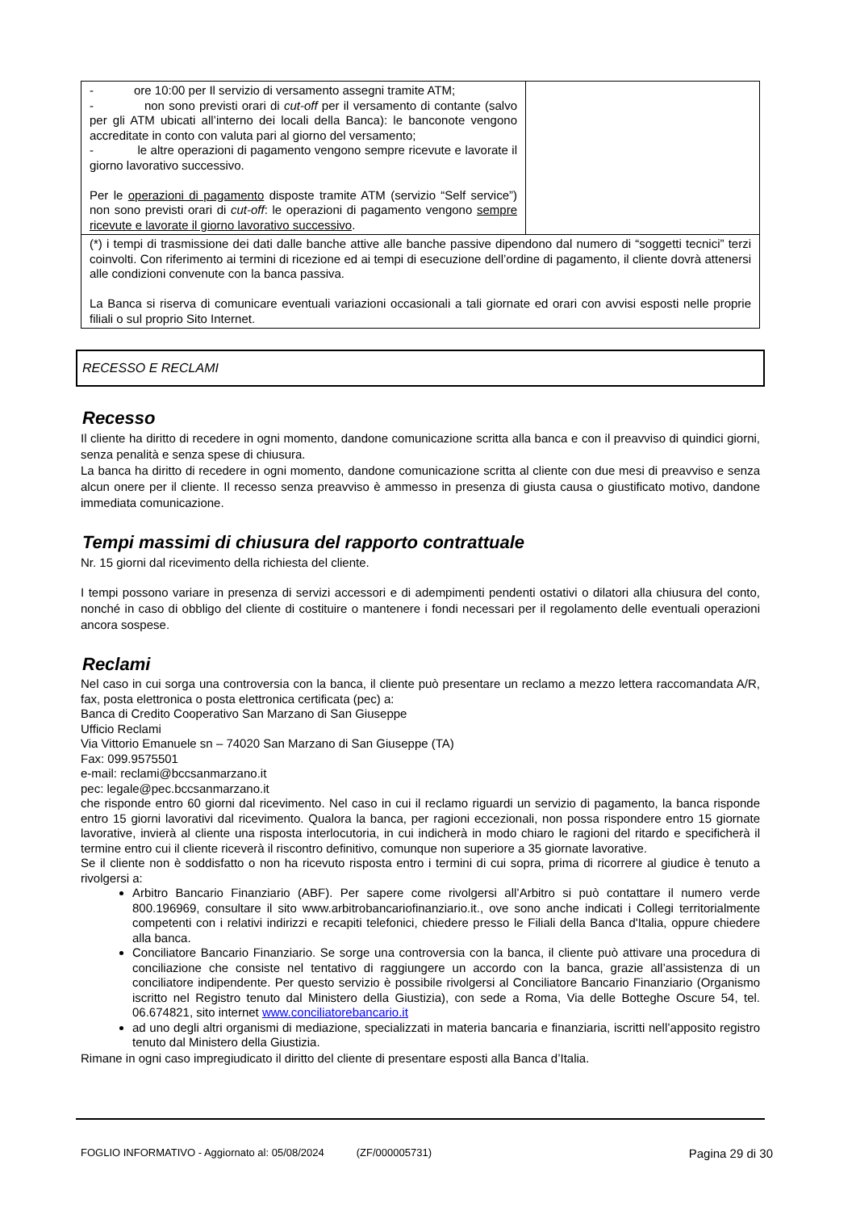| - ore 10:00 per Il servizio di versamento assegni tramite ATM; - non sono previsti orari di cut-off per il versamento di contante (salvo per gli ATM ubicati all’interno dei locali della Banca): le banconote vengono accreditate in conto con valuta pari al giorno del versamento; - le altre operazioni di pagamento vengono sempre ricevute e lavorate il giorno lavorativo successivo. Per le operazioni di pagamento disposte tramite ATM (servizio “Self service”) non sono previsti orari di cut-off : le operazioni di pagamento vengono sempre ricevute e lavorate il giorno lavorativo successivo . | |
| (*) i tempi di trasmissione dei dati dalle banche attive alle banche passive dipendono dal numero di “soggetti tecnici” terzi coinvolti. Con riferimento ai termini di ricezione ed ai tempi di esecuzione dell’ordine di pagamento, il cliente dovrà attenersi alle condizioni convenute con la banca passiva. La Banca si riserva di comunicare eventuali variazioni occasionali a tali giornate ed orari con avvisi esposti nelle proprie filiali o sul proprio Sito Internet. | |
RECESSO E RECLAMI
Recesso
Il cliente ha diritto di recedere in ogni momento, dandone comunicazione scritta alla banca e con il preavviso di quindici giorni, senza penalità e senza spese di chiusura.
La banca ha diritto di recedere in ogni momento, dandone comunicazione scritta al cliente con due mesi di preavviso e senza alcun onere per il cliente. Il recesso senza preavviso è ammesso in presenza di giusta causa o giustificato motivo, dandone immediata comunicazione.
Tempi massimi di chiusura del rapporto contrattuale
Nr. 15 giorni dal ricevimento della richiesta del cliente.
I tempi possono variare in presenza di servizi accessori e di adempimenti pendenti ostativi o dilatori alla chiusura del conto, nonché in caso di obbligo del cliente di costituire o mantenere i fondi necessari per il regolamento delle eventuali operazioni ancora sospese.
Reclami
Nel caso in cui sorga una controversia con la banca, il cliente può presentare un reclamo a mezzo lettera raccomandata A/R, fax, posta elettronica o posta elettronica certificata (pec) a:
Banca di Credito Cooperativo San Marzano di San Giuseppe
Ufficio Reclami
Via Vittorio Emanuele sn – 74020 San Marzano di San Giuseppe (TA)
Fax: 099.9575501
e-mail: reclami@bccsanmarzano.it
pec: legale@pec.bccsanmarzano.it
che risponde entro 60 giorni dal ricevimento. Nel caso in cui il reclamo riguardi un servizio di pagamento, la banca risponde entro 15 giorni lavorativi dal ricevimento. Qualora la banca, per ragioni eccezionali, non possa rispondere entro 15 giornate lavorative, invierà al cliente una risposta interlocutoria, in cui indicherà in modo chiaro le ragioni del ritardo e specificherà il termine entro cui il cliente riceverà il riscontro definitivo, comunque non superiore a 35 giornate lavorative.
Se il cliente non è soddisfatto o non ha ricevuto risposta entro i termini di cui sopra, prima di ricorrere al giudice è tenuto a rivolgersi a:
Arbitro Bancario Finanziario (ABF). Per sapere come rivolgersi all’Arbitro si può contattare il numero verde 800.196969, consultare il sito www.arbitrobancariofinanziario.it., ove sono anche indicati i Collegi territorialmente competenti con i relativi indirizzi e recapiti telefonici, chiedere presso le Filiali della Banca d'Italia, oppure chiedere alla banca.
Conciliatore Bancario Finanziario. Se sorge una controversia con la banca, il cliente può attivare una procedura di conciliazione che consiste nel tentativo di raggiungere un accordo con la banca, grazie all’assistenza di un conciliatore indipendente. Per questo servizio è possibile rivolgersi al Conciliatore Bancario Finanziario (Organismo iscritto nel Registro tenuto dal Ministero della Giustizia), con sede a Roma, Via delle Botteghe Oscure 54, tel. 06.674821, sito internet www.conciliatorebancario.it
ad uno degli altri organismi di mediazione, specializzati in materia bancaria e finanziaria, iscritti nell’apposito registro tenuto dal Ministero della Giustizia.
Rimane in ogni caso impregiudicato il diritto del cliente di presentare esposti alla Banca d’Italia.
FOGLIO INFORMATIVO - Aggiornato al: 05/08/2024 (ZF/000005731) Pagina 29 di 30